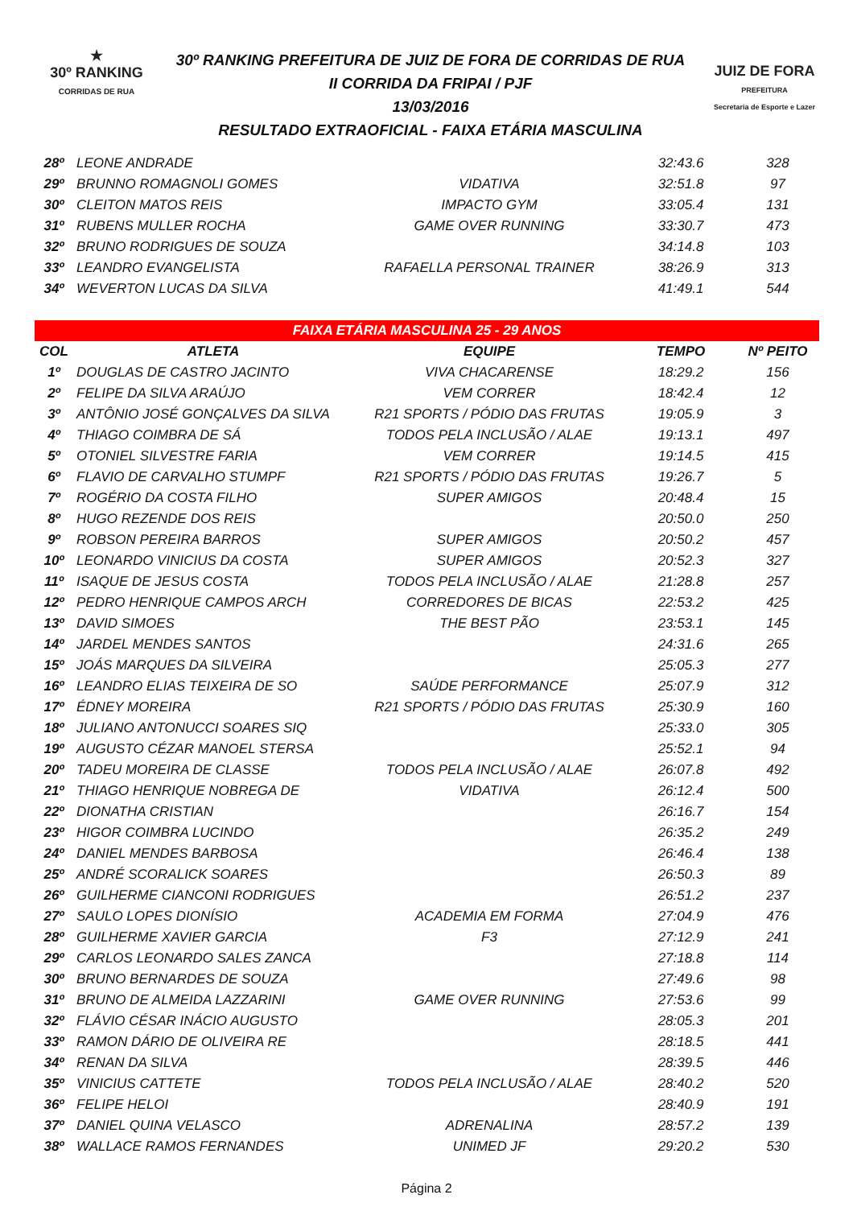★
30º RANKING
CORRIDAS DE RUA
30º RANKING PREFEITURA DE JUIZ DE FORA DE CORRIDAS DE RUA
II CORRIDA DA FRIPAI / PJF
13/03/2016
RESULTADO EXTRAOFICIAL - FAIXA ETÁRIA MASCULINA
JUIZ DE FORA
PREFEITURA
Secretaria de Esporte e Lazer
| 28º | LEONE ANDRADE | | 32:43.6 | 328 |
| 29º | BRUNNO ROMAGNOLI GOMES | VIDATIVA | 32:51.8 | 97 |
| 30º | CLEITON MATOS REIS | IMPACTO GYM | 33:05.4 | 131 |
| 31º | RUBENS MULLER ROCHA | GAME OVER RUNNING | 33:30.7 | 473 |
| 32º | BRUNO RODRIGUES DE SOUZA | | 34:14.8 | 103 |
| 33º | LEANDRO EVANGELISTA | RAFAELLA PERSONAL TRAINER | 38:26.9 | 313 |
| 34º | WEVERTON LUCAS DA SILVA | | 41:49.1 | 544 |
| FAIXA ETÁRIA MASCULINA 25 - 29 ANOS | | | | |
| COL | ATLETA | EQUIPE | TEMPO | Nº PEITO |
| 1º | DOUGLAS DE CASTRO JACINTO | VIVA CHACARENSE | 18:29.2 | 156 |
| 2º | FELIPE DA SILVA ARAÚJO | VEM CORRER | 18:42.4 | 12 |
| 3º | ANTÔNIO JOSÉ GONÇALVES DA SILVA | R21 SPORTS / PÓDIO DAS FRUTAS | 19:05.9 | 3 |
| 4º | THIAGO COIMBRA DE SÁ | TODOS PELA INCLUSÃO / ALAE | 19:13.1 | 497 |
| 5º | OTONIEL SILVESTRE FARIA | VEM CORRER | 19:14.5 | 415 |
| 6º | FLAVIO DE CARVALHO STUMPF | R21 SPORTS / PÓDIO DAS FRUTAS | 19:26.7 | 5 |
| 7º | ROGÉRIO DA COSTA FILHO | SUPER AMIGOS | 20:48.4 | 15 |
| 8º | HUGO REZENDE DOS REIS | | 20:50.0 | 250 |
| 9º | ROBSON PEREIRA BARROS | SUPER AMIGOS | 20:50.2 | 457 |
| 10º | LEONARDO VINICIUS DA COSTA | SUPER AMIGOS | 20:52.3 | 327 |
| 11º | ISAQUE DE JESUS COSTA | TODOS PELA INCLUSÃO / ALAE | 21:28.8 | 257 |
| 12º | PEDRO HENRIQUE CAMPOS ARCH | CORREDORES DE BICAS | 22:53.2 | 425 |
| 13º | DAVID SIMOES | THE BEST PÃO | 23:53.1 | 145 |
| 14º | JARDEL MENDES SANTOS | | 24:31.6 | 265 |
| 15º | JOÁS MARQUES DA SILVEIRA | | 25:05.3 | 277 |
| 16º | LEANDRO ELIAS TEIXEIRA DE SO | SAÚDE PERFORMANCE | 25:07.9 | 312 |
| 17º | ÉDNEY MOREIRA | R21 SPORTS / PÓDIO DAS FRUTAS | 25:30.9 | 160 |
| 18º | JULIANO ANTONUCCI SOARES SIQ | | 25:33.0 | 305 |
| 19º | AUGUSTO CÉZAR MANOEL STERSA | | 25:52.1 | 94 |
| 20º | TADEU MOREIRA DE CLASSE | TODOS PELA INCLUSÃO / ALAE | 26:07.8 | 492 |
| 21º | THIAGO HENRIQUE NOBREGA DE | VIDATIVA | 26:12.4 | 500 |
| 22º | DIONATHA CRISTIAN | | 26:16.7 | 154 |
| 23º | HIGOR COIMBRA LUCINDO | | 26:35.2 | 249 |
| 24º | DANIEL MENDES BARBOSA | | 26:46.4 | 138 |
| 25º | ANDRÉ SCORALICK SOARES | | 26:50.3 | 89 |
| 26º | GUILHERME CIANCONI RODRIGUES | | 26:51.2 | 237 |
| 27º | SAULO LOPES DIONÍSIO | ACADEMIA EM FORMA | 27:04.9 | 476 |
| 28º | GUILHERME XAVIER GARCIA | F3 | 27:12.9 | 241 |
| 29º | CARLOS LEONARDO SALES ZANCA | | 27:18.8 | 114 |
| 30º | BRUNO BERNARDES DE SOUZA | | 27:49.6 | 98 |
| 31º | BRUNO DE ALMEIDA LAZZARINI | GAME OVER RUNNING | 27:53.6 | 99 |
| 32º | FLÁVIO CÉSAR INÁCIO AUGUSTO | | 28:05.3 | 201 |
| 33º | RAMON DÁRIO DE OLIVEIRA RE | | 28:18.5 | 441 |
| 34º | RENAN DA SILVA | | 28:39.5 | 446 |
| 35º | VINICIUS CATTETE | TODOS PELA INCLUSÃO / ALAE | 28:40.2 | 520 |
| 36º | FELIPE HELOI | | 28:40.9 | 191 |
| 37º | DANIEL QUINA VELASCO | ADRENALINA | 28:57.2 | 139 |
| 38º | WALLACE RAMOS FERNANDES | UNIMED JF | 29:20.2 | 530 |
Página 2